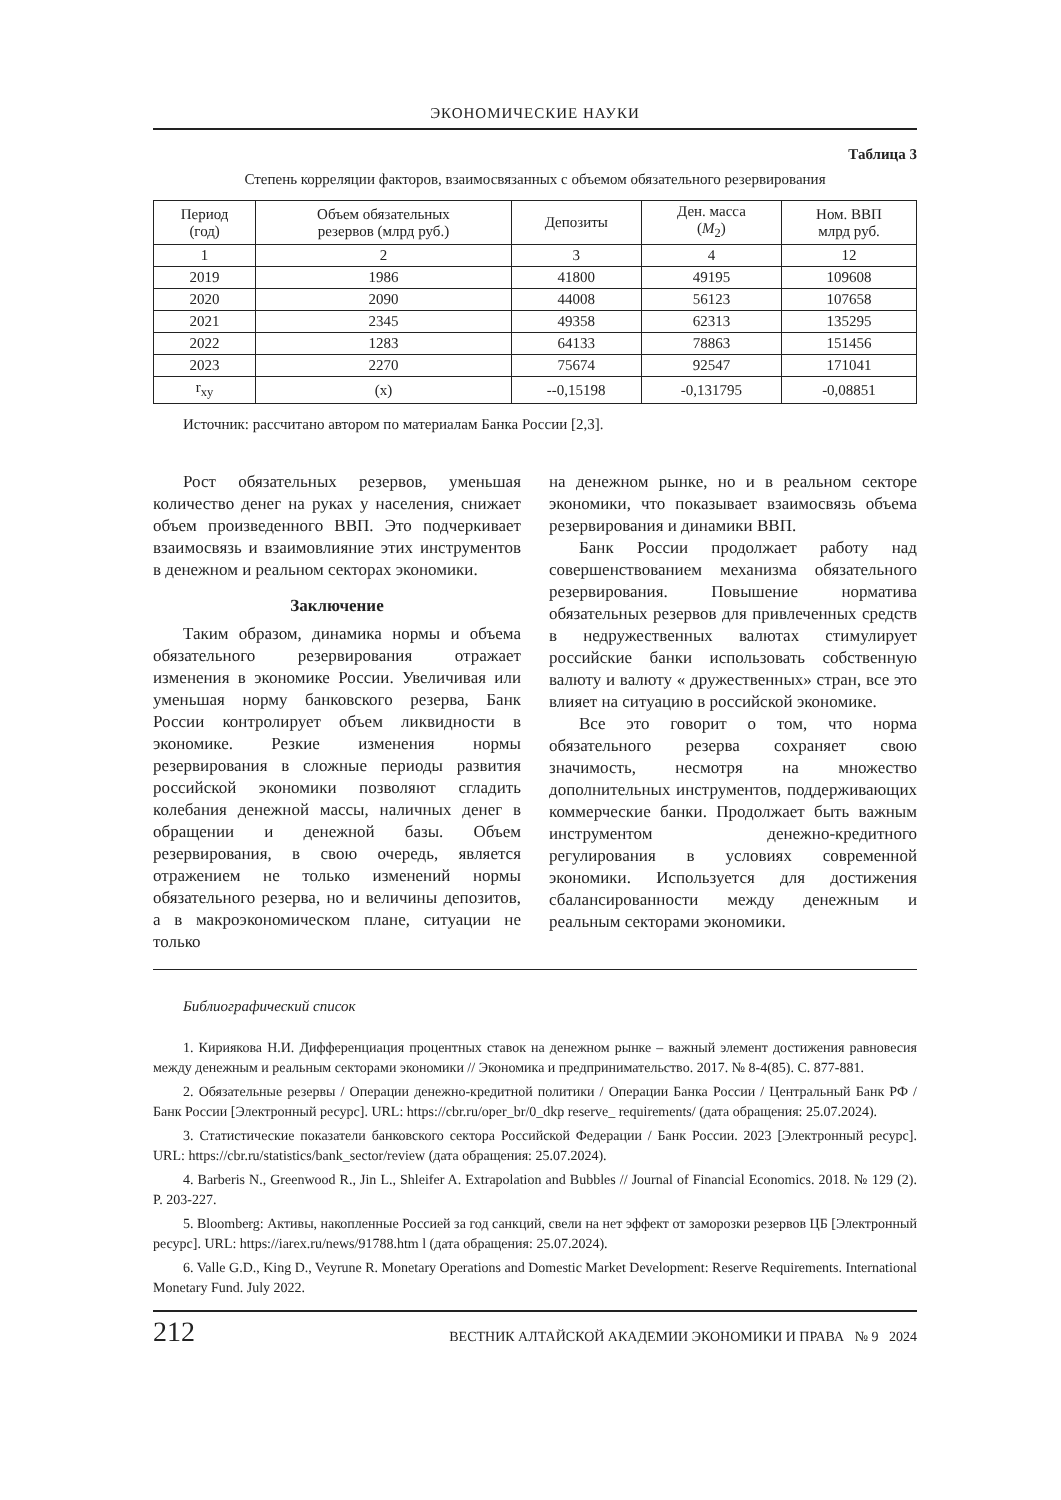ЭКОНОМИЧЕСКИЕ НАУКИ
Таблица 3
Степень корреляции факторов, взаимосвязанных с объемом обязательного резервирования
| Период (год) | Объем обязательных резервов (млрд руб.) | Депозиты | Ден. масса ( M<sub>2</sub>) | Ном. ВВП млрд руб. |
| --- | --- | --- | --- | --- |
| 1 | 2 | 3 | 4 | 12 |
| 2019 | 1986 | 41800 | 49195 | 109608 |
| 2020 | 2090 | 44008 | 56123 | 107658 |
| 2021 | 2345 | 49358 | 62313 | 135295 |
| 2022 | 1283 | 64133 | 78863 | 151456 |
| 2023 | 2270 | 75674 | 92547 | 171041 |
| r<sub>xy</sub> | (x) | --0,15198 | -0,131795 | -0,08851 |
Источник: рассчитано автором по материалам Банка России [2,3].
Рост обязательных резервов, уменьшая количество денег на руках у населения, снижает объем произведенного ВВП. Это подчеркивает взаимосвязь и взаимовлияние этих инструментов в денежном и реальном секторах экономики.
Заключение
Таким образом, динамика нормы и объема обязательного резервирования отражает изменения в экономике России. Увеличивая или уменьшая норму банковского резерва, Банк России контролирует объем ликвидности в экономике. Резкие изменения нормы резервирования в сложные периоды развития российской экономики позволяют сгладить колебания денежной массы, наличных денег в обращении и денежной базы. Объем резервирования, в свою очередь, является отражением не только изменений нормы обязательного резерва, но и величины депозитов, а в макроэкономическом плане, ситуации не только
на денежном рынке, но и в реальном секторе экономики, что показывает взаимосвязь объема резервирования и динамики ВВП.
Банк России продолжает работу над совершенствованием механизма обязательного резервирования. Повышение норматива обязательных резервов для привлеченных средств в недружественных валютах стимулирует российские банки использовать собственную валюту и валюту « дружественных» стран, все это влияет на ситуацию в российской экономике.
Все это говорит о том, что норма обязательного резерва сохраняет свою значимость, несмотря на множество дополнительных инструментов, поддерживающих коммерческие банки. Продолжает быть важным инструментом денежно-кредитного регулирования в условиях современной экономики. Используется для достижения сбалансированности между денежным и реальным секторами экономики.
Библиографический список
1. Кириякова Н.И. Дифференциация процентных ставок на денежном рынке – важный элемент достижения равновесия между денежным и реальным секторами экономики // Экономика и предпринимательство. 2017. № 8-4(85). С. 877-881.
2. Обязательные резервы / Операции денежно-кредитной политики / Операции Банка России / Центральный Банк РФ / Банк России [Электронный ресурс]. URL: https://cbr.ru/oper_br/0_dkp reserve_ requirements/ (дата обращения: 25.07.2024).
3. Статистические показатели банковского сектора Российской Федерации / Банк России. 2023 [Электронный ресурс]. URL: https://cbr.ru/statistics/bank_sector/review (дата обращения: 25.07.2024).
4. Barberis N., Greenwood R., Jin L., Shleifer A. Extrapolation and Bubbles // Journal of Financial Economics. 2018. № 129 (2). P. 203-227.
5. Bloomberg: Активы, накопленные Россией за год санкций, свели на нет эффект от заморозки резервов ЦБ [Электронный ресурс]. URL: https://iarex.ru/news/91788.htm l (дата обращения: 25.07.2024).
6. Valle G.D., King D., Veyrune R. Monetary Operations and Domestic Market Development: Reserve Requirements. International Monetary Fund. July 2022.
212 ВЕСТНИК АЛТАЙСКОЙ АКАДЕМИИ ЭКОНОМИКИ И ПРАВА № 9 2024